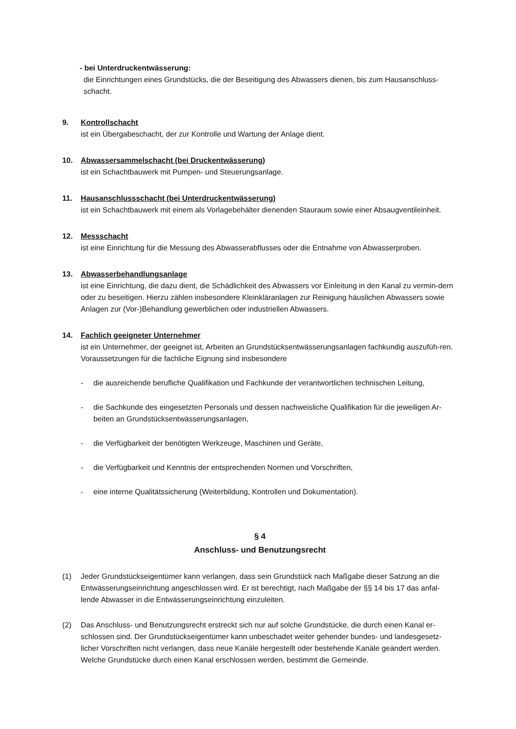- bei Unterdruckentwässerung:
die Einrichtungen eines Grundstücks, die der Beseitigung des Abwassers dienen, bis zum Hausanschluss-schacht.
9. Kontrollschacht
ist ein Übergabeschacht, der zur Kontrolle und Wartung der Anlage dient.
10. Abwassersammelschacht (bei Druckentwässerung)
ist ein Schachtbauwerk mit Pumpen- und Steuerungsanlage.
11. Hausanschlussschacht (bei Unterdruckentwässerung)
ist ein Schachtbauwerk mit einem als Vorlagebehälter dienenden Stauraum sowie einer Absaugventileinheit.
12. Messschacht
ist eine Einrichtung für die Messung des Abwasserabflusses oder die Entnahme von Abwasserproben.
13. Abwasserbehandlungsanlage
ist eine Einrichtung, die dazu dient, die Schädlichkeit des Abwassers vor Einleitung in den Kanal zu vermin-dern oder zu beseitigen. Hierzu zählen insbesondere Kleinkläranlagen zur Reinigung häuslichen Abwassers sowie Anlagen zur (Vor-)Behandlung gewerblichen oder industriellen Abwassers.
14. Fachlich geeigneter Unternehmer
ist ein Unternehmer, der geeignet ist, Arbeiten an Grundstücksentwässerungsanlagen fachkundig auszufüh-ren. Voraussetzungen für die fachliche Eignung sind insbesondere
- die ausreichende berufliche Qualifikation und Fachkunde der verantwortlichen technischen Leitung,
- die Sachkunde des eingesetzten Personals und dessen nachweisliche Qualifikation für die jeweiligen Ar-beiten an Grundstücksentwässerungsanlagen,
- die Verfügbarkeit der benötigten Werkzeuge, Maschinen und Geräte,
- die Verfügbarkeit und Kenntnis der entsprechenden Normen und Vorschriften,
- eine interne Qualitätssicherung (Weiterbildung, Kontrollen und Dokumentation).
§ 4
Anschluss- und Benutzungsrecht
(1) Jeder Grundstückseigentümer kann verlangen, dass sein Grundstück nach Maßgabe dieser Satzung an die Entwässerungseinrichtung angeschlossen wird. Er ist berechtigt, nach Maßgabe der §§ 14 bis 17 das anfal-lende Abwasser in die Entwässerungseinrichtung einzuleiten.
(2) Das Anschluss- und Benutzungsrecht erstreckt sich nur auf solche Grundstücke, die durch einen Kanal er-schlossen sind. Der Grundstückseigentümer kann unbeschadet weiter gehender bundes- und landesgesetz-licher Vorschriften nicht verlangen, dass neue Kanäle hergestellt oder bestehende Kanäle geändert werden. Welche Grundstücke durch einen Kanal erschlossen werden, bestimmt die Gemeinde.